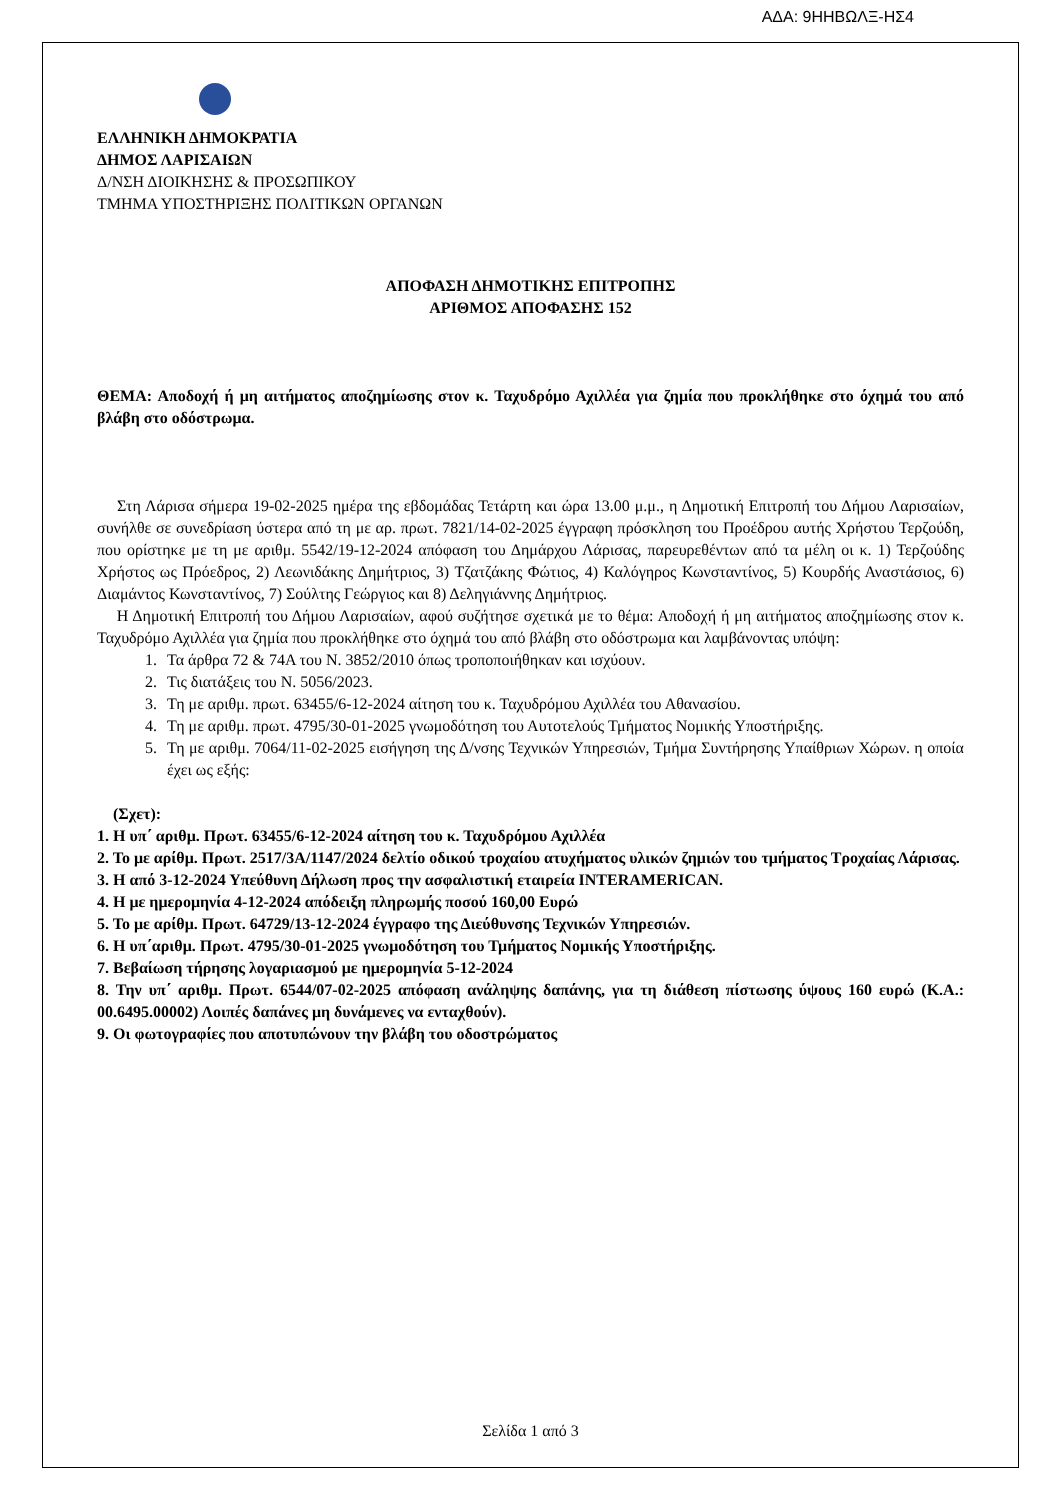ΑΔΑ: 9ΗΗΒΩΛΞ-ΗΣ4
ΕΛΛΗΝΙΚΗ ΔΗΜΟΚΡΑΤΙΑ
ΔΗΜΟΣ ΛΑΡΙΣΑΙΩΝ
Δ/ΝΣΗ ΔΙΟΙΚΗΣΗΣ & ΠΡΟΣΩΠΙΚΟΥ
ΤΜΗΜΑ ΥΠΟΣΤΗΡΙΞΗΣ ΠΟΛΙΤΙΚΩΝ ΟΡΓΑΝΩΝ
ΑΠΟΦΑΣΗ ΔΗΜΟΤΙΚΗΣ ΕΠΙΤΡΟΠΗΣ
ΑΡΙΘΜΟΣ ΑΠΟΦΑΣΗΣ 152
ΘΕΜΑ: Αποδοχή ή μη αιτήματος αποζημίωσης στον κ. Ταχυδρόμο Αχιλλέα για ζημία που προκλήθηκε στο όχημά του από βλάβη στο οδόστρωμα.
Στη Λάρισα σήμερα 19-02-2025 ημέρα της εβδομάδας Τετάρτη και ώρα 13.00 μ.μ., η Δημοτική Επιτροπή του Δήμου Λαρισαίων, συνήλθε σε συνεδρίαση ύστερα από τη με αρ. πρωτ. 7821/14-02-2025 έγγραφη πρόσκληση του Προέδρου αυτής Χρήστου Τερζούδη, που ορίστηκε με τη με αριθμ. 5542/19-12-2024 απόφαση του Δημάρχου Λάρισας, παρευρεθέντων από τα μέλη οι κ. 1) Τερζούδης Χρήστος ως Πρόεδρος, 2) Λεωνιδάκης Δημήτριος, 3) Τζατζάκης Φώτιος, 4) Καλόγηρος Κωνσταντίνος, 5) Κουρδής Αναστάσιος, 6) Διαμάντος Κωνσταντίνος, 7) Σούλτης Γεώργιος και 8) Δεληγιάννης Δημήτριος.
Η Δημοτική Επιτροπή του Δήμου Λαρισαίων, αφού συζήτησε σχετικά με το θέμα: Αποδοχή ή μη αιτήματος αποζημίωσης στον κ. Ταχυδρόμο Αχιλλέα για ζημία που προκλήθηκε στο όχημά του από βλάβη στο οδόστρωμα και λαμβάνοντας υπόψη:
1. Τα άρθρα 72 & 74Α του Ν. 3852/2010 όπως τροποποιήθηκαν και ισχύουν.
2. Τις διατάξεις του Ν. 5056/2023.
3. Τη με αριθμ. πρωτ. 63455/6-12-2024 αίτηση του κ. Ταχυδρόμου Αχιλλέα του Αθανασίου.
4. Τη με αριθμ. πρωτ. 4795/30-01-2025 γνωμοδότηση του Αυτοτελούς Τμήματος Νομικής Υποστήριξης.
5. Τη με αριθμ. 7064/11-02-2025 εισήγηση της Δ/νσης Τεχνικών Υπηρεσιών, Τμήμα Συντήρησης Υπαίθριων Χώρων. η οποία έχει ως εξής:
(Σχετ):
1. Η υπ΄ αριθμ. Πρωτ. 63455/6-12-2024 αίτηση του κ. Ταχυδρόμου Αχιλλέα
2. Το με αρίθμ. Πρωτ. 2517/3Α/1147/2024 δελτίο οδικού τροχαίου ατυχήματος υλικών ζημιών του τμήματος Τροχαίας Λάρισας.
3. Η από 3-12-2024 Υπεύθυνη Δήλωση προς την ασφαλιστική εταιρεία INTERAMERICAN.
4. Η με ημερομηνία 4-12-2024 απόδειξη πληρωμής ποσού 160,00 Ευρώ
5. Το με αρίθμ. Πρωτ. 64729/13-12-2024 έγγραφο της Διεύθυνσης Τεχνικών Υπηρεσιών.
6. Η υπ΄αριθμ. Πρωτ. 4795/30-01-2025 γνωμοδότηση του Τμήματος Νομικής Υποστήριξης.
7. Βεβαίωση τήρησης λογαριασμού με ημερομηνία 5-12-2024
8. Την υπ΄ αριθμ. Πρωτ. 6544/07-02-2025 απόφαση ανάληψης δαπάνης, για τη διάθεση πίστωσης ύψους 160 ευρώ (Κ.Α.: 00.6495.00002) Λοιπές δαπάνες μη δυνάμενες να ενταχθούν).
9. Οι φωτογραφίες που αποτυπώνουν την βλάβη του οδοστρώματος
Σελίδα 1 από 3